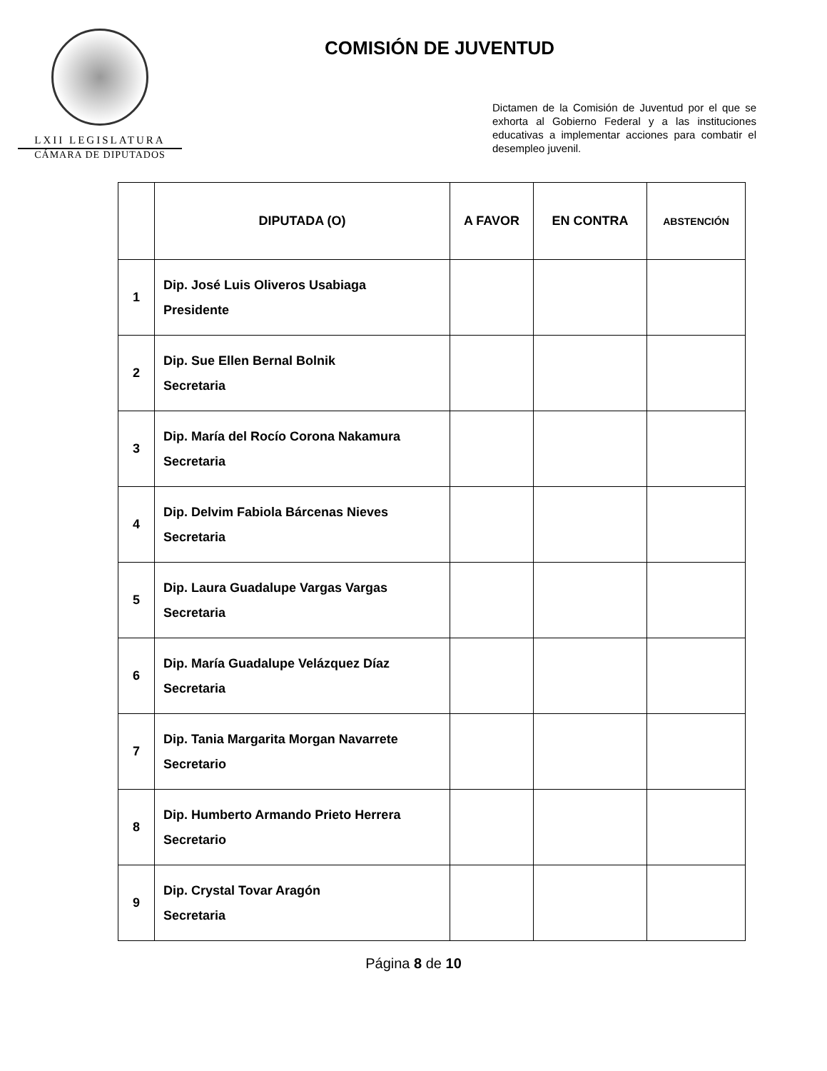LXII LEGISLATURA
CÁMARA DE DIPUTADOS
COMISIÓN DE JUVENTUD
Dictamen de la Comisión de Juventud por el que se exhorta al Gobierno Federal y a las instituciones educativas a implementar acciones para combatir el desempleo juvenil.
| | DIPUTADA (O) | A FAVOR | EN CONTRA | ABSTENCIÓN |
| --- | --- | --- | --- | --- |
| 1 | Dip. José Luis Oliveros Usabiaga Presidente | | | |
| 2 | Dip. Sue Ellen Bernal Bolnik Secretaria | | | |
| 3 | Dip. María del Rocío Corona Nakamura Secretaria | | | |
| 4 | Dip. Delvim Fabiola Bárcenas Nieves Secretaria | | | |
| 5 | Dip. Laura Guadalupe Vargas Vargas Secretaria | | | |
| 6 | Dip. María Guadalupe Velázquez Díaz Secretaria | | | |
| 7 | Dip. Tania Margarita Morgan Navarrete Secretario | | | |
| 8 | Dip. Humberto Armando Prieto Herrera Secretario | | | |
| 9 | Dip. Crystal Tovar Aragón Secretaria | | | |
Página 8 de 10